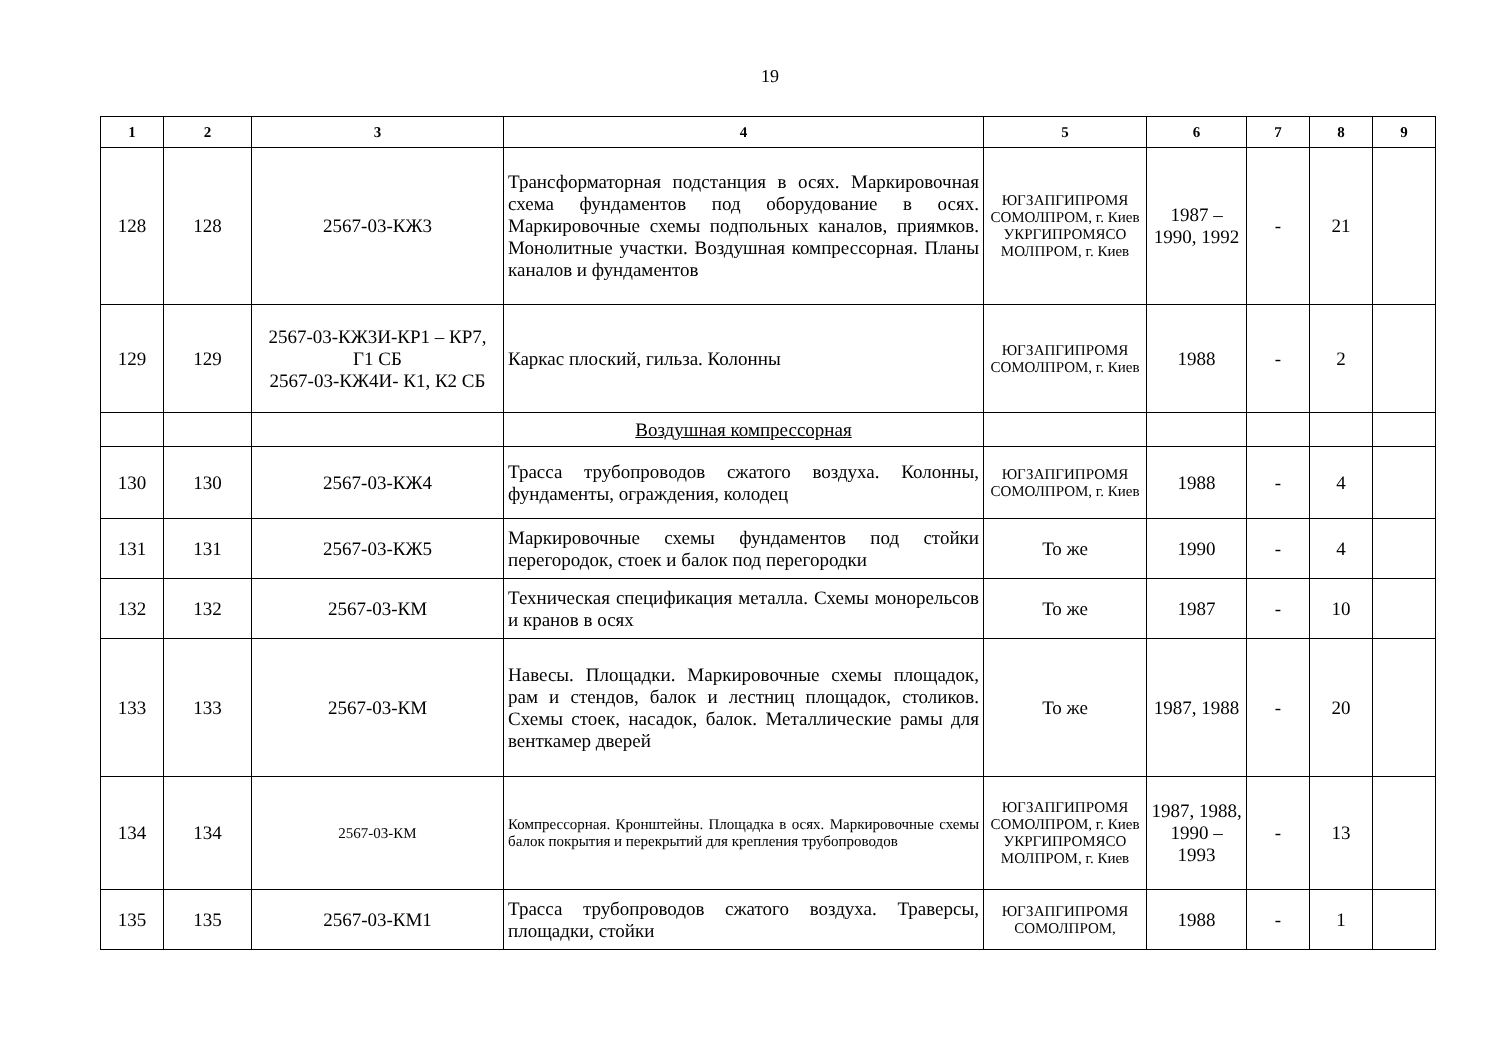19
| 1 | 2 | 3 | 4 | 5 | 6 | 7 | 8 | 9 |
| --- | --- | --- | --- | --- | --- | --- | --- | --- |
| 128 | 128 | 2567-03-КЖ3 | Трансформаторная подстанция в осях. Маркировочная схема фундаментов под оборудование в осях. Маркировочные схемы подпольных каналов, приямков. Монолитные участки. Воздушная компрессорная. Планы каналов и фундаментов | ЮГЗАПГИПРОМЯ СОМОЛПРОМ, г. Киев УКРГИПРОМЯСО МОЛПРОМ, г. Киев | 1987 – 1990, 1992 | - | 21 | |
| 129 | 129 | 2567-03-КЖ3И-КР1 – КР7, Г1 СБ 2567-03-КЖ4И- К1, К2 СБ | Каркас плоский, гильза. Колонны | ЮГЗАПГИПРОМЯ СОМОЛПРОМ, г. Киев | 1988 | - | 2 | |
| | | | Воздушная компрессорная | | | | | |
| 130 | 130 | 2567-03-КЖ4 | Трасса трубопроводов сжатого воздуха. Колонны, фундаменты, ограждения, колодец | ЮГЗАПГИПРОМЯ СОМОЛПРОМ, г. Киев | 1988 | - | 4 | |
| 131 | 131 | 2567-03-КЖ5 | Маркировочные схемы фундаментов под стойки перегородок, стоек и балок под перегородки | То же | 1990 | - | 4 | |
| 132 | 132 | 2567-03-КМ | Техническая спецификация металла. Схемы монорельсов и кранов в осях | То же | 1987 | - | 10 | |
| 133 | 133 | 2567-03-КМ | Навесы. Площадки. Маркировочные схемы площадок, рам и стендов, балок и лестниц площадок, столиков. Схемы стоек, насадок, балок. Металлические рамы для венткамер дверей | То же | 1987, 1988 | - | 20 | |
| 134 | 134 | 2567-03-КМ | Компрессорная. Кронштейны. Площадка в осях. Маркировочные схемы балок покрытия и перекрытий для крепления трубопроводов | ЮГЗАПГИПРОМЯ СОМОЛПРОМ, г. Киев УКРГИПРОМЯСО МОЛПРОМ, г. Киев | 1987, 1988, 1990 – 1993 | - | 13 | |
| 135 | 135 | 2567-03-КМ1 | Трасса трубопроводов сжатого воздуха. Траверсы, площадки, стойки | ЮГЗАПГИПРОМЯ СОМОЛПРОМ, | 1988 | - | 1 | |